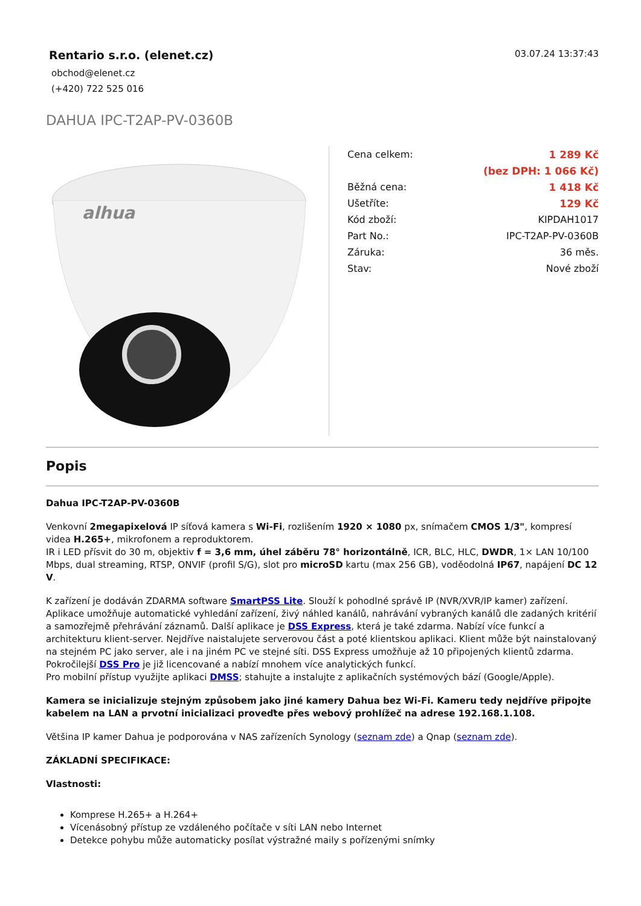Rentario s.r.o. (elenet.cz)
obchod@elenet.cz
(+420) 722 525 016
03.07.24 13:37:43
DAHUA IPC-T2AP-PV-0360B
alhua
| Cena celkem: | 1 289 Kč |
| | (bez DPH: 1 066 Kč) |
| Běžná cena: | 1 418 Kč |
| Ušetříte: | 129 Kč |
| Kód zboží: | KIPDAH1017 |
| Part No.: | IPC-T2AP-PV-0360B |
| Záruka: | 36 měs. |
| Stav: | Nové zboží |
Popis
Dahua IPC-T2AP-PV-0360B
Venkovní 2megapixelová IP síťová kamera s Wi-Fi, rozlišením 1920 × 1080 px, snímačem CMOS 1/3", kompresí videa H.265+, mikrofonem a reproduktorem.
IR i LED přísvit do 30 m, objektiv f = 3,6 mm, úhel záběru 78° horizontálně, ICR, BLC, HLC, DWDR, 1× LAN 10/100 Mbps, dual streaming, RTSP, ONVIF (profil S/G), slot pro microSD kartu (max 256 GB), voděodolná IP67, napájení DC 12 V.
K zařízení je dodáván ZDARMA software SmartPSS Lite. Slouží k pohodlné správě IP (NVR/XVR/IP kamer) zařízení. Aplikace umožňuje automatické vyhledání zařízení, živý náhled kanálů, nahrávání vybraných kanálů dle zadaných kritérií a samozřejmě přehrávání záznamů. Další aplikace je DSS Express, která je také zdarma. Nabízí více funkcí a architekturu klient-server. Nejdříve naistalujete serverovou část a poté klientskou aplikaci. Klient může být nainstalovaný na stejném PC jako server, ale i na jiném PC ve stejné síti. DSS Express umožňuje až 10 připojených klientů zdarma. Pokročilejší DSS Pro je již licencované a nabízí mnohem více analytických funkcí.
Pro mobilní přístup využijte aplikaci DMSS; stahujte a instalujte z aplikačních systémových bází (Google/Apple).
Kamera se inicializuje stejným způsobem jako jiné kamery Dahua bez Wi-Fi. Kameru tedy nejdříve připojte kabelem na LAN a prvotní inicializaci proveďte přes webový prohlížeč na adrese 192.168.1.108.
Většina IP kamer Dahua je podporována v NAS zařízeních Synology (seznam zde) a Qnap (seznam zde).
ZÁKLADNÍ SPECIFIKACE:
Vlastnosti:
Komprese H.265+ a H.264+
Vícenásobný přístup ze vzdáleného počítače v síti LAN nebo Internet
Detekce pohybu může automaticky posílat výstražné maily s pořízenými snímky